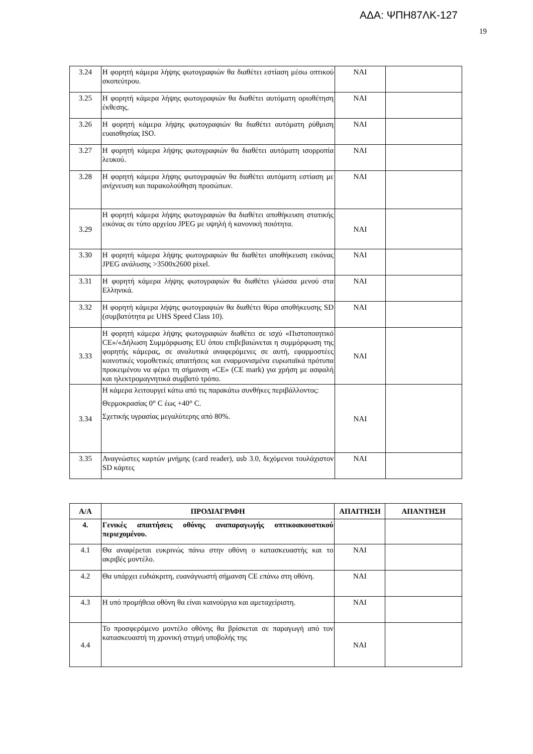ΑΔΑ: ΨΠΗ87ΛΚ-127
19
| 3.24 | Η φορητή κάμερα λήψης φωτογραφιών θα διαθέτει εστίαση μέσω οπτικού σκοπεύτρου. | ΝΑΙ | |
| 3.25 | Η φορητή κάμερα λήψης φωτογραφιών θα διαθέτει αυτόματη οριοθέτηση έκθεσης. | ΝΑΙ | |
| 3.26 | Η φορητή κάμερα λήψης φωτογραφιών θα διαθέτει αυτόματη ρύθμιση ευαισθησίας ISO. | ΝΑΙ | |
| 3.27 | Η φορητή κάμερα λήψης φωτογραφιών θα διαθέτει αυτόματη ισορροπία λευκού. | ΝΑΙ | |
| 3.28 | Η φορητή κάμερα λήψης φωτογραφιών θα διαθέτει αυτόματη εστίαση με ανίχνευση και παρακολούθηση προσώπων. | ΝΑΙ | |
| 3.29 | Η φορητή κάμερα λήψης φωτογραφιών θα διαθέτει αποθήκευση στατικής εικόνας σε τύπο αρχείου JPEG με υψηλή ή κανονική ποιότητα. | ΝΑΙ | |
| 3.30 | Η φορητή κάμερα λήψης φωτογραφιών θα διαθέτει αποθήκευση εικόνας JPEG ανάλυσης >3500x2600 pixel. | ΝΑΙ | |
| 3.31 | Η φορητή κάμερα λήψης φωτογραφιών θα διαθέτει γλώσσα μενού στα Ελληνικά. | ΝΑΙ | |
| 3.32 | Η φορητή κάμερα λήψης φωτογραφιών θα διαθέτει θύρα αποθήκευσης SD (συμβατότητα με UHS Speed Class 10). | ΝΑΙ | |
| 3.33 | Η φορητή κάμερα λήψης φωτογραφιών διαθέτει σε ισχύ «Πιστοποιητικό CE»/«Δήλωση Συμμόρφωσης EU όπου επιβεβαιώνεται η συμμόρφωση της φορητής κάμερας, σε αναλυτικά αναφερόμενες σε αυτή, εφαρμοστέες κοινοτικές νομοθετικές απαιτήσεις και εναρμονισμένα ευρωπαϊκά πρότυπα προκειμένου να φέρει τη σήμανση «CE» (CE mark) για χρήση με ασφαλή και ηλεκτρομαγνητικά συμβατό τρόπο. | ΝΑΙ | |
| 3.34 | Η κάμερα λειτουργεί κάτω από τις παρακάτω συνθήκες περιβάλλοντος: Θερμοκρασίας 0° C έως +40° C. Σχετικής υγρασίας μεγαλύτερης από 80%. | ΝΑΙ | |
| 3.35 | Αναγνώστες καρτών μνήμης (card reader), usb 3.0, δεχόμενοι τουλάχιστον SD κάρτες | ΝΑΙ | |
| Α/Α | ΠΡΟΔΙΑΓΡΑΦΗ | ΑΠΑΙΤΗΣΗ | ΑΠΑΝΤΗΣΗ |
| --- | --- | --- | --- |
| 4. | Γενικές απαιτήσεις οθόνης αναπαραγωγής οπτικοακουστικού περιεχομένου. | | |
| 4.1 | Θα αναφέρεται ευκρινώς πάνω στην οθόνη ο κατασκευαστής και το ακριβές μοντέλο. | ΝΑΙ | |
| 4.2 | Θα υπάρχει ευδιάκριτη, ευανάγνωστή σήμανση CE επάνω στη οθόνη. | ΝΑΙ | |
| 4.3 | Η υπό προμήθεια οθόνη θα είναι καινούργια και αμεταχείριστη. | ΝΑΙ | |
| 4.4 | Το προσφερόμενο μοντέλο οθόνης θα βρίσκεται σε παραγωγή από τον κατασκευαστή τη χρονική στιγμή υποβολής της | ΝΑΙ | |